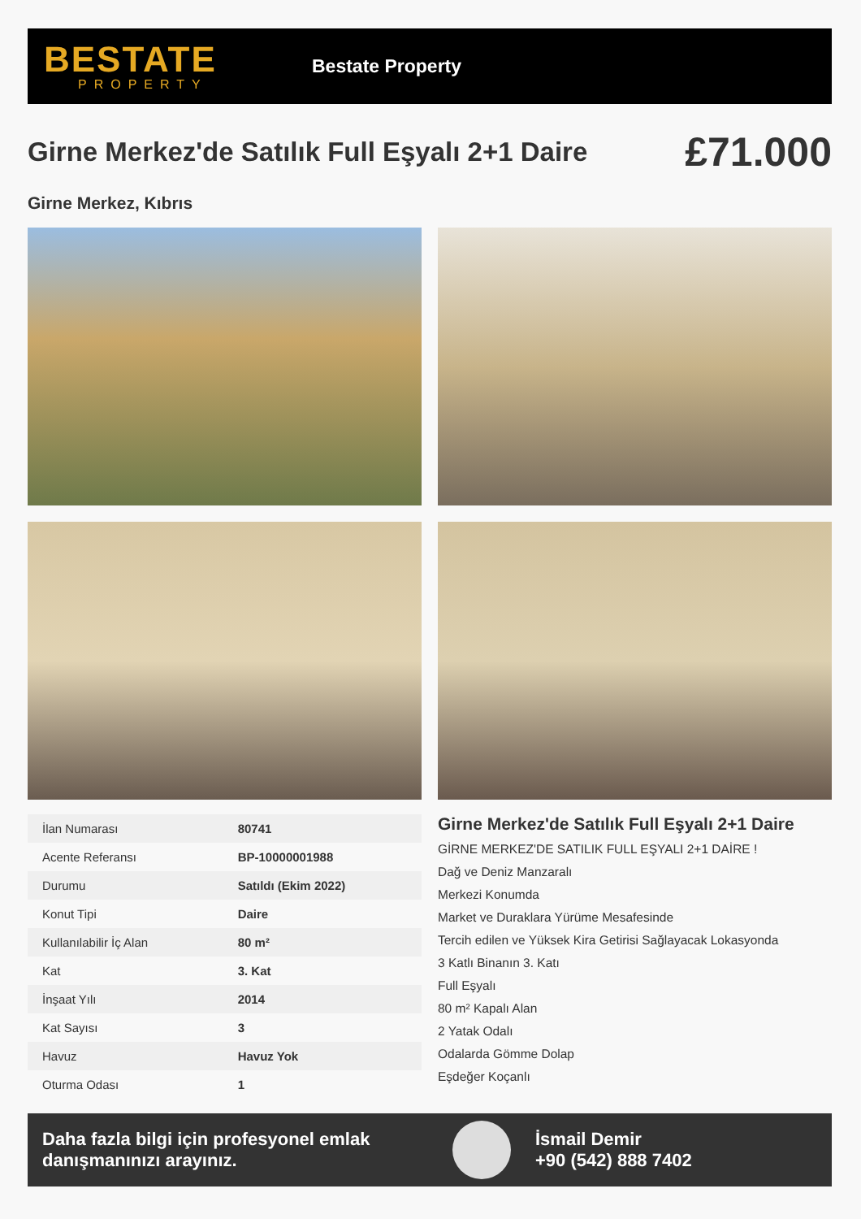BESTATE
PROPERTY
Bestate Property
Girne Merkez'de Satılık Full Eşyalı 2+1 Daire
£71.000
Girne Merkez, Kıbrıs
| İlan Numarası | 80741 |
| Acente Referansı | BP-10000001988 |
| Durumu | Satıldı (Ekim 2022) |
| Konut Tipi | Daire |
| Kullanılabilir İç Alan | 80 m² |
| Kat | 3. Kat |
| İnşaat Yılı | 2014 |
| Kat Sayısı | 3 |
| Havuz | Havuz Yok |
| Oturma Odası | 1 |
Girne Merkez'de Satılık Full Eşyalı 2+1 Daire
GİRNE MERKEZ'DE SATILIK FULL EŞYALI 2+1 DAİRE !
Dağ ve Deniz Manzaralı
Merkezi Konumda
Market ve Duraklara Yürüme Mesafesinde
Tercih edilen ve Yüksek Kira Getirisi Sağlayacak Lokasyonda
3 Katlı Binanın 3. Katı
Full Eşyalı
80 m² Kapalı Alan
2 Yatak Odalı
Odalarda Gömme Dolap
Eşdeğer Koçanlı
Daha fazla bilgi için profesyonel emlak danışmanınızı arayınız.
İsmail Demir
+90 (542) 888 7402